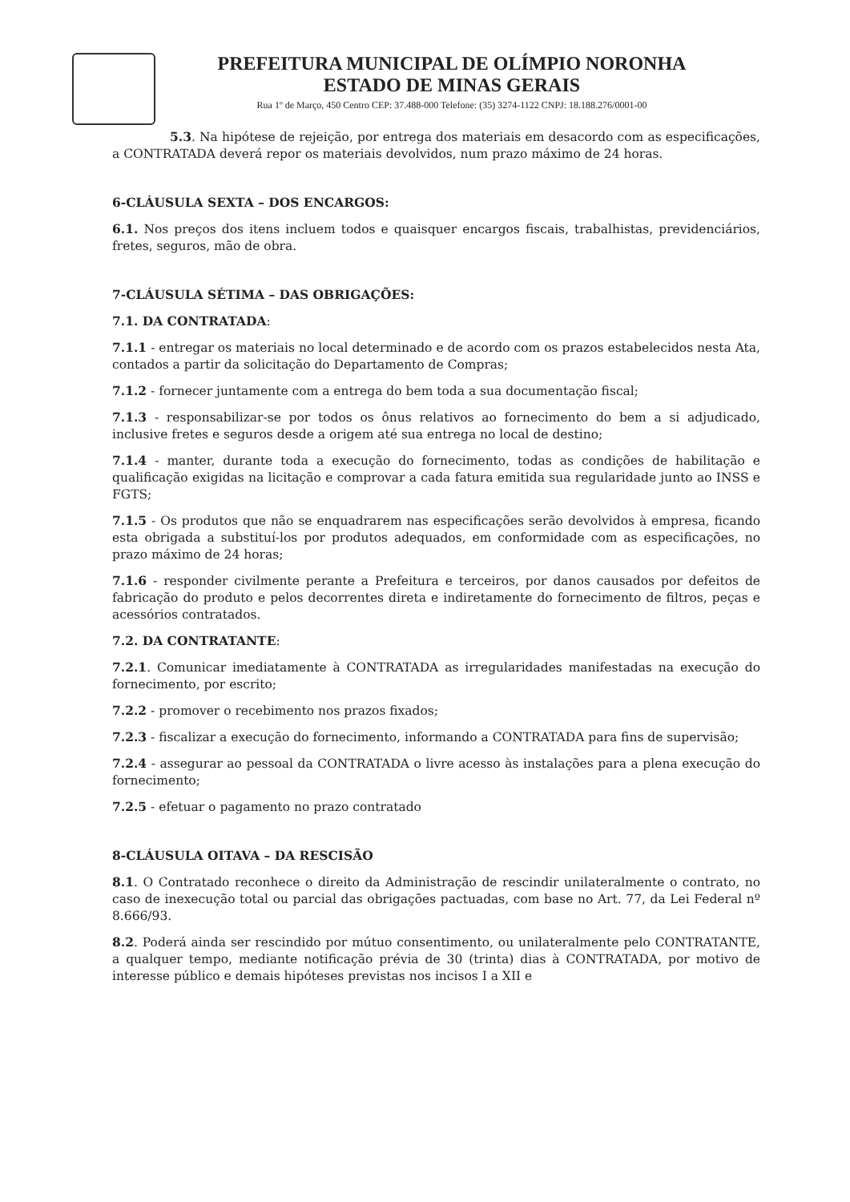PREFEITURA MUNICIPAL DE OLÍMPIO NORONHA
ESTADO DE MINAS GERAIS
Rua 1º de Março, 450 Centro CEP: 37.488-000 Telefone: (35) 3274-1122 CNPJ: 18.188.276/0001-00
5.3. Na hipótese de rejeição, por entrega dos materiais em desacordo com as especificações, a CONTRATADA deverá repor os materiais devolvidos, num prazo máximo de 24 horas.
6-CLÁUSULA SEXTA – DOS ENCARGOS:
6.1. Nos preços dos itens incluem todos e quaisquer encargos fiscais, trabalhistas, previdenciários, fretes, seguros, mão de obra.
7-CLÁUSULA SÉTIMA – DAS OBRIGAÇÕES:
7.1. DA CONTRATADA:
7.1.1 - entregar os materiais no local determinado e de acordo com os prazos estabelecidos nesta Ata, contados a partir da solicitação do Departamento de Compras;
7.1.2 - fornecer juntamente com a entrega do bem toda a sua documentação fiscal;
7.1.3 - responsabilizar-se por todos os ônus relativos ao fornecimento do bem a si adjudicado, inclusive fretes e seguros desde a origem até sua entrega no local de destino;
7.1.4 - manter, durante toda a execução do fornecimento, todas as condições de habilitação e qualificação exigidas na licitação e comprovar a cada fatura emitida sua regularidade junto ao INSS e FGTS;
7.1.5 - Os produtos que não se enquadrarem nas especificações serão devolvidos à empresa, ficando esta obrigada a substituí-los por produtos adequados, em conformidade com as especificações, no prazo máximo de 24 horas;
7.1.6 - responder civilmente perante a Prefeitura e terceiros, por danos causados por defeitos de fabricação do produto e pelos decorrentes direta e indiretamente do fornecimento de filtros, peças e acessórios contratados.
7.2. DA CONTRATANTE:
7.2.1. Comunicar imediatamente à CONTRATADA as irregularidades manifestadas na execução do fornecimento, por escrito;
7.2.2 - promover o recebimento nos prazos fixados;
7.2.3 - fiscalizar a execução do fornecimento, informando a CONTRATADA para fins de supervisão;
7.2.4 - assegurar ao pessoal da CONTRATADA o livre acesso às instalações para a plena execução do fornecimento;
7.2.5 - efetuar o pagamento no prazo contratado
8-CLÁUSULA OITAVA – DA RESCISÃO
8.1. O Contratado reconhece o direito da Administração de rescindir unilateralmente o contrato, no caso de inexecução total ou parcial das obrigações pactuadas, com base no Art. 77, da Lei Federal nº 8.666/93.
8.2. Poderá ainda ser rescindido por mútuo consentimento, ou unilateralmente pelo CONTRATANTE, a qualquer tempo, mediante notificação prévia de 30 (trinta) dias à CONTRATADA, por motivo de interesse público e demais hipóteses previstas nos incisos I a XII e